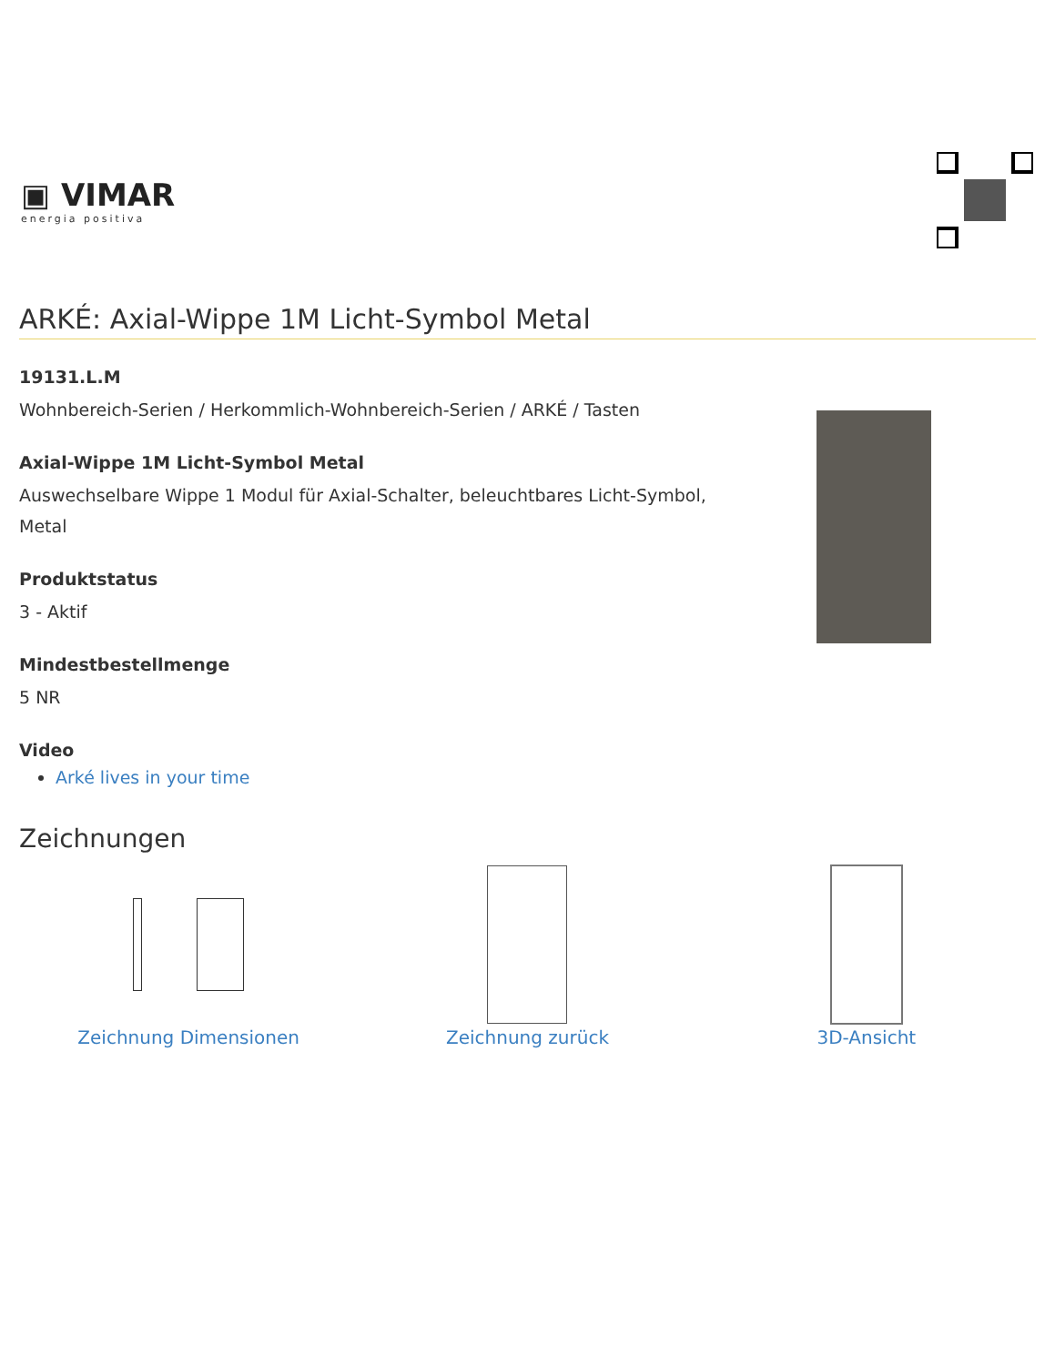▣ VIMAR
energia positiva
ARKÉ: Axial-Wippe 1M Licht-Symbol Metal
19131.L.M
Wohnbereich-Serien / Herkommlich-Wohnbereich-Serien / ARKÉ / Tasten
Axial-Wippe 1M Licht-Symbol Metal
Auswechselbare Wippe 1 Modul für Axial-Schalter, beleuchtbares Licht-Symbol, Metal
Produktstatus
3 - Aktif
Mindestbestellmenge
5 NR
Video
Arké lives in your time
Zeichnungen
Zeichnung Dimensionen Zeichnung zurück 3D-Ansicht